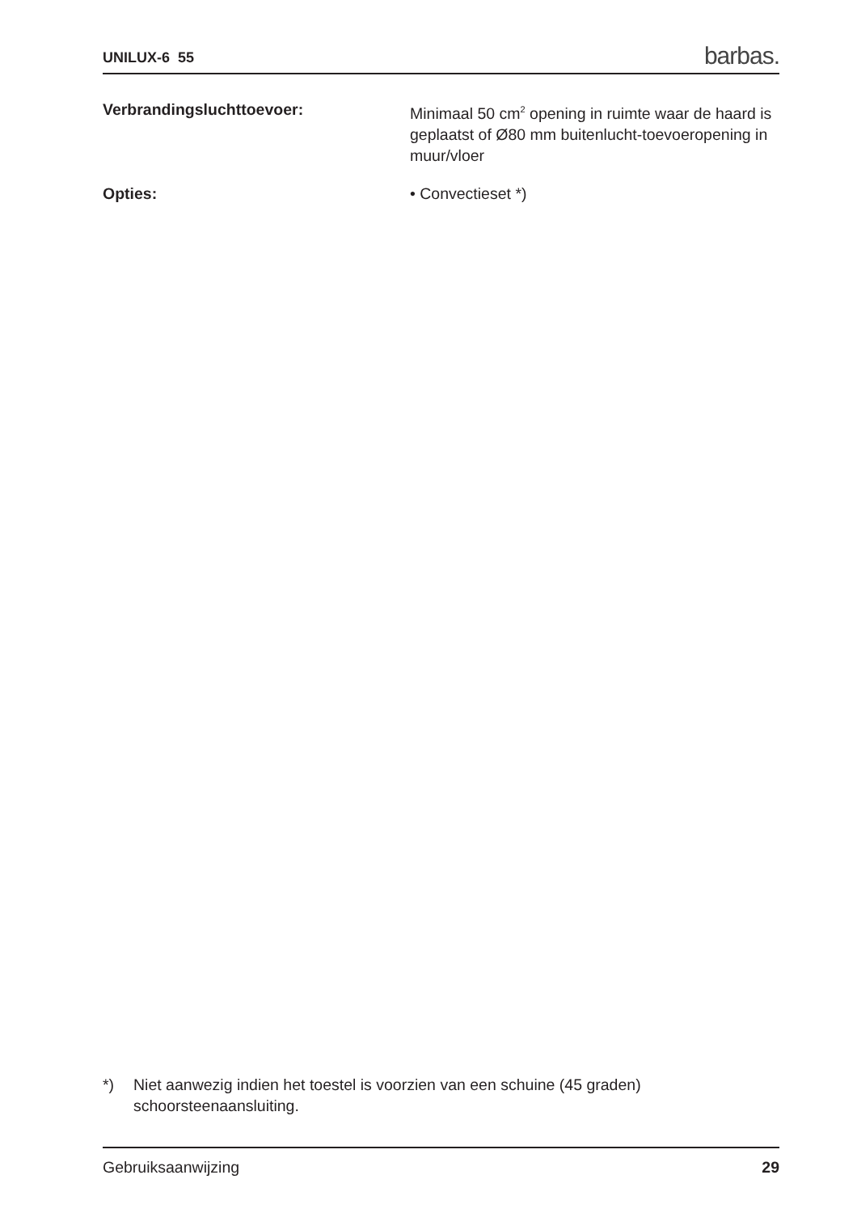UNILUX-6 55 barbas.
Verbrandingsluchttoevoer: Minimaal 50 cm<sup>2</sup> opening in ruimte waar de haard is geplaatst of Ø80 mm buitenlucht-toevoeropening in muur/vloer
Opties: • Convectieset *)
*) Niet aanwezig indien het toestel is voorzien van een schuine (45 graden)
schoorsteenaansluiting.
Gebruiksaanwijzing 29